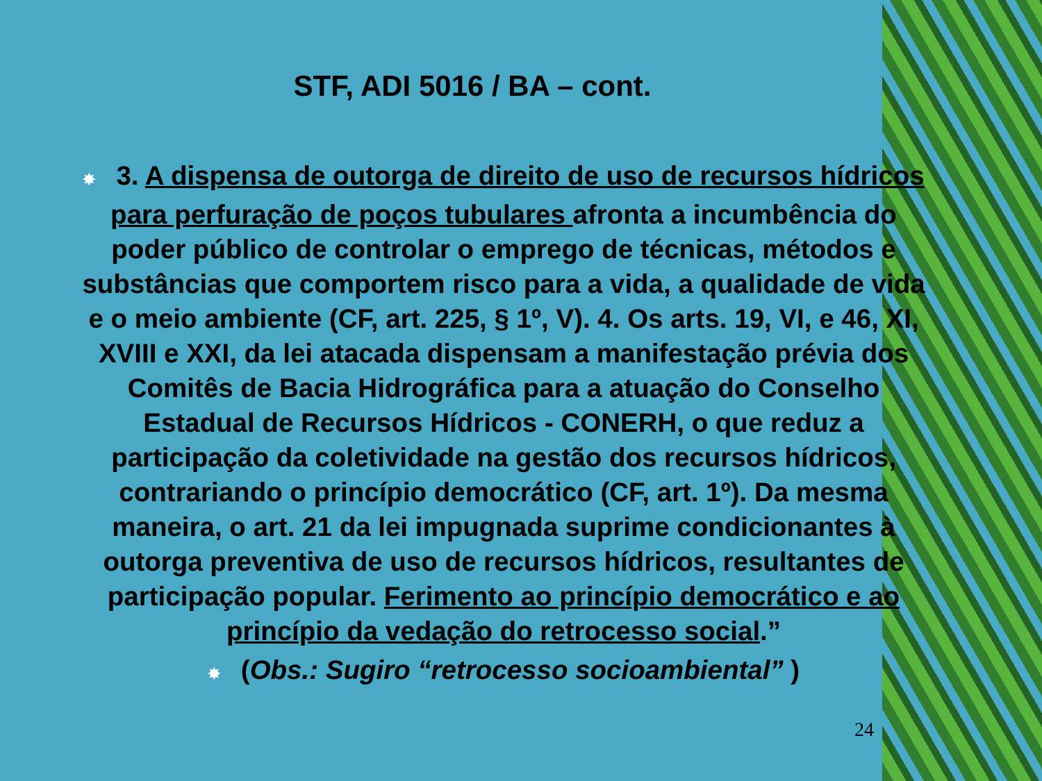STF, ADI 5016 / BA – cont.
✸ 3. A dispensa de outorga de direito de uso de recursos hídricos para perfuração de poços tubulares afronta a incumbência do poder público de controlar o emprego de técnicas, métodos e substâncias que comportem risco para a vida, a qualidade de vida e o meio ambiente (CF, art. 225, § 1º, V). 4. Os arts. 19, VI, e 46, XI, XVIII e XXI, da lei atacada dispensam a manifestação prévia dos Comitês de Bacia Hidrográfica para a atuação do Conselho Estadual de Recursos Hídricos - CONERH, o que reduz a participação da coletividade na gestão dos recursos hídricos, contrariando o princípio democrático (CF, art. 1º). Da mesma maneira, o art. 21 da lei impugnada suprime condicionantes à outorga preventiva de uso de recursos hídricos, resultantes de participação popular. Ferimento ao princípio democrático e ao princípio da vedação do retrocesso social.”
✸ (Obs.: Sugiro “retrocesso socioambiental” )
24